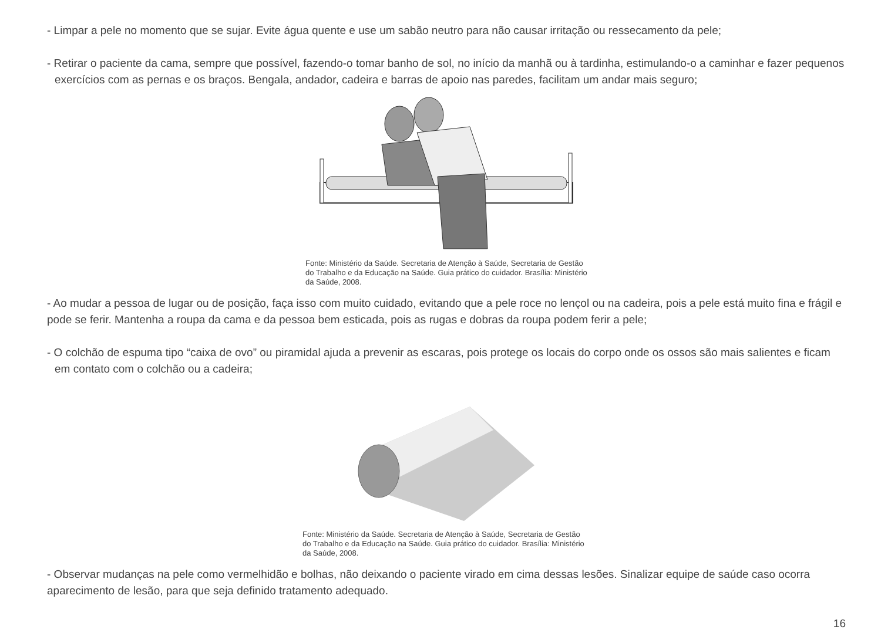- Limpar a pele no momento que se sujar. Evite água quente e use um sabão neutro para não causar irritação ou ressecamento da pele;
- Retirar o paciente da cama, sempre que possível, fazendo-o tomar banho de sol, no início da manhã ou à tardinha, estimulando-o a caminhar e fazer pequenos exercícios com as pernas e os braços. Bengala, andador, cadeira e barras de apoio nas paredes, facilitam um andar mais seguro;
Fonte: Ministério da Saúde. Secretaria de Atenção à Saúde, Secretaria de Gestão do Trabalho e da Educação na Saúde. Guia prático do cuidador. Brasília: Ministério da Saúde, 2008.
- Ao mudar a pessoa de lugar ou de posição, faça isso com muito cuidado, evitando que a pele roce no lençol ou na cadeira, pois a pele está muito fina e frágil e pode se ferir. Mantenha a roupa da cama e da pessoa bem esticada, pois as rugas e dobras da roupa podem ferir a pele;
- O colchão de espuma tipo “caixa de ovo” ou piramidal ajuda a prevenir as escaras, pois protege os locais do corpo onde os ossos são mais salientes e ficam em contato com o colchão ou a cadeira;
Fonte: Ministério da Saúde. Secretaria de Atenção à Saúde, Secretaria de Gestão do Trabalho e da Educação na Saúde. Guia prático do cuidador. Brasília: Ministério da Saúde, 2008.
- Observar mudanças na pele como vermelhidão e bolhas, não deixando o paciente virado em cima dessas lesões. Sinalizar equipe de saúde caso ocorra aparecimento de lesão, para que seja definido tratamento adequado.
16